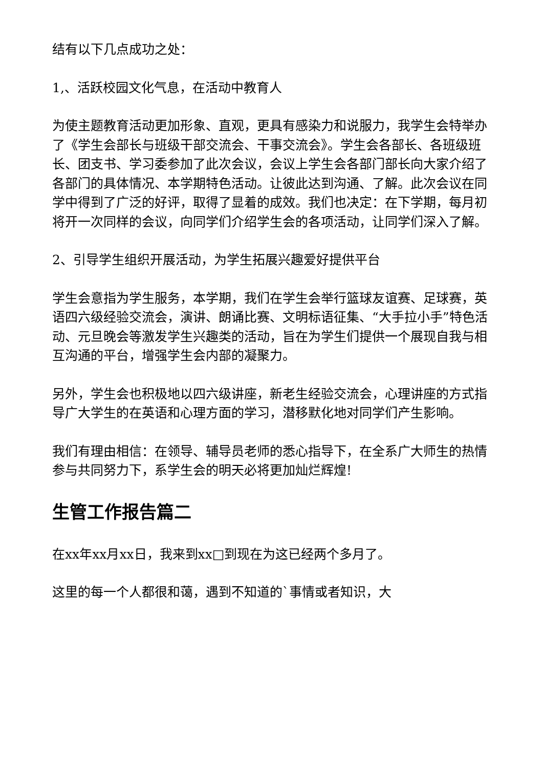结有以下几点成功之处：
1,、活跃校园文化气息，在活动中教育人
为使主题教育活动更加形象、直观，更具有感染力和说服力，我学生会特举办了《学生会部长与班级干部交流会、干事交流会》。学生会各部长、各班级班长、团支书、学习委参加了此次会议，会议上学生会各部门部长向大家介绍了各部门的具体情况、本学期特色活动。让彼此达到沟通、了解。此次会议在同学中得到了广泛的好评，取得了显着的成效。我们也决定：在下学期，每月初将开一次同样的会议，向同学们介绍学生会的各项活动，让同学们深入了解。
2、引导学生组织开展活动，为学生拓展兴趣爱好提供平台
学生会意指为学生服务，本学期，我们在学生会举行篮球友谊赛、足球赛，英语四六级经验交流会，演讲、朗诵比赛、文明标语征集、“大手拉小手”特色活动、元旦晚会等激发学生兴趣类的活动，旨在为学生们提供一个展现自我与相互沟通的平台，增强学生会内部的凝聚力。
另外，学生会也积极地以四六级讲座，新老生经验交流会，心理讲座的方式指导广大学生的在英语和心理方面的学习，潜移默化地对同学们产生影响。
我们有理由相信：在领导、辅导员老师的悉心指导下，在全系广大师生的热情参与共同努力下，系学生会的明天必将更加灿烂辉煌!
生管工作报告篇二
在xx年xx月xx日，我来到xx□到现在为这已经两个多月了。
这里的每一个人都很和蔼，遇到不知道的`事情或者知识，大